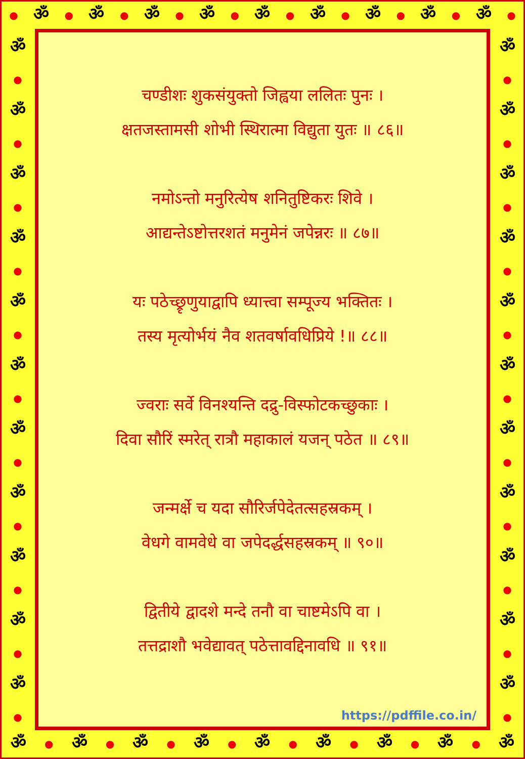● ॐ ● ॐ ● ॐ ● ॐ ● ॐ ● ॐ ● ॐ ● ॐ ● ॐ ●
ॐ
●
ॐ
●
ॐ
●
ॐ
●
ॐ
●
ॐ
●
ॐ
●
ॐ
●
ॐ
●
ॐ
●
ॐ
●
चण्डीशः शुकसंयुक्तो जिह्वया ललितः पुनः ।
क्षतजस्तामसी शोभी स्थिरात्मा विद्युता युतः ॥ ८६॥
नमोऽन्तो मनुरित्येष शनितुष्टिकरः शिवे ।
आद्यन्तेऽष्टोत्तरशतं मनुमेनं जपेन्नरः ॥ ८७॥
यः पठेच्छ्रृणुयाद्वापि ध्यात्त्वा सम्पूज्य भक्तितः ।
तस्य मृत्योर्भयं नैव शतवर्षावधिप्रिये !॥ ८८॥
ज्वराः सर्वे विनश्यन्ति दद्रु-विस्फोटकच्छुकाः ।
दिवा सौरिं स्मरेत् रात्रौ महाकालं यजन् पठेत ॥ ८९॥
जन्मर्क्षे च यदा सौरिर्जपेदेतत्सहस्रकम् ।
वेधगे वामवेधे वा जपेदर्द्धसहस्रकम् ॥ ९०॥
द्वितीये द्वादशे मन्दे तनौ वा चाष्टमेऽपि वा ।
तत्तद्राशौ भवेद्यावत् पठेत्तावद्दिनावधि ॥ ९१॥
https://pdffile.co.in/
ॐ
●
ॐ
●
ॐ
●
ॐ
●
ॐ
●
ॐ
●
ॐ
●
ॐ
●
ॐ
●
ॐ
●
ॐ
●
ॐ ● ॐ ● ॐ ● ॐ ● ॐ ● ॐ ● ॐ ● ॐ ● ॐ